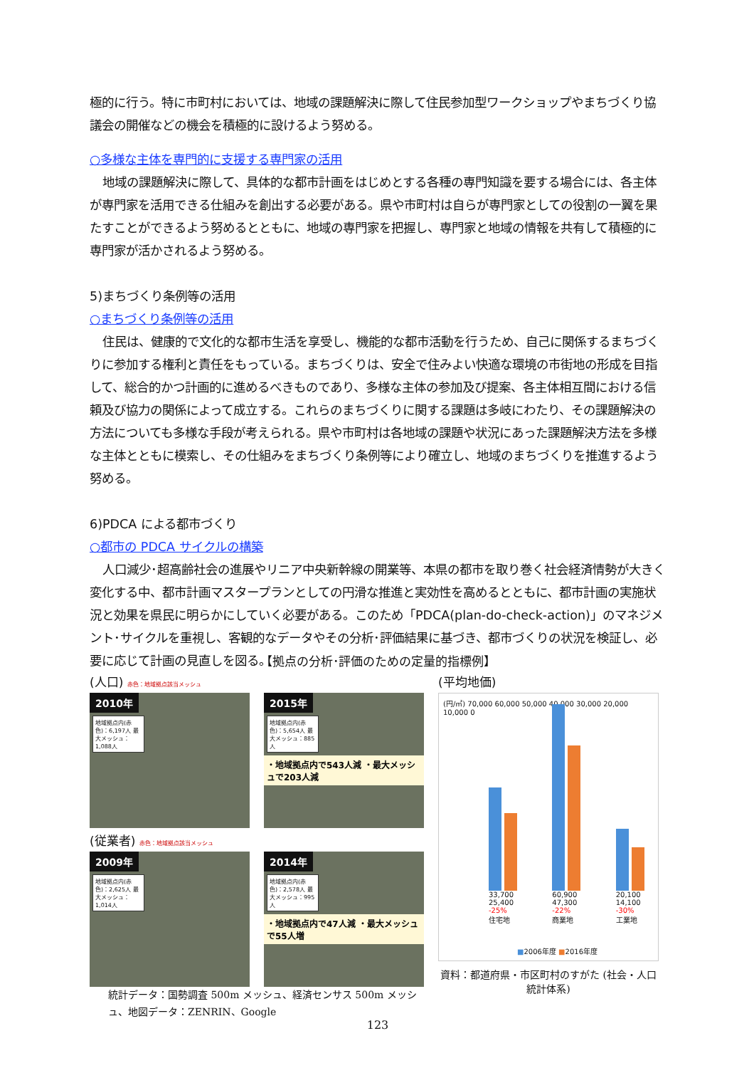極的に行う。特に市町村においては、地域の課題解決に際して住民参加型ワークショップやまちづくり協議会の開催などの機会を積極的に設けるよう努める。
○多様な主体を専門的に支援する専門家の活用
地域の課題解決に際して、具体的な都市計画をはじめとする各種の専門知識を要する場合には、各主体が専門家を活用できる仕組みを創出する必要がある。県や市町村は自らが専門家としての役割の一翼を果たすことができるよう努めるとともに、地域の専門家を把握し、専門家と地域の情報を共有して積極的に専門家が活かされるよう努める。
5)まちづくり条例等の活用
○まちづくり条例等の活用
住民は、健康的で文化的な都市生活を享受し、機能的な都市活動を行うため、自己に関係するまちづくりに参加する権利と責任をもっている。まちづくりは、安全で住みよい快適な環境の市街地の形成を目指して、総合的かつ計画的に進めるべきものであり、多様な主体の参加及び提案、各主体相互間における信頼及び協力の関係によって成立する。これらのまちづくりに関する課題は多岐にわたり、その課題解決の方法についても多様な手段が考えられる。県や市町村は各地域の課題や状況にあった課題解決方法を多様な主体とともに模索し、その仕組みをまちづくり条例等により確立し、地域のまちづくりを推進するよう努める。
6)PDCA による都市づくり
○都市の PDCA サイクルの構築
人口減少･超高齢社会の進展やリニア中央新幹線の開業等、本県の都市を取り巻く社会経済情勢が大きく変化する中、都市計画マスタープランとしての円滑な推進と実効性を高めるとともに、都市計画の実施状況と効果を県民に明らかにしていく必要がある。このため「PDCA(plan-do-check-action)」のマネジメント･サイクルを重視し、客観的なデータやその分析･評価結果に基づき、都市づくりの状況を検証し、必要に応じて計画の見直しを図る。
【拠点の分析･評価のための定量的指標例】
(人口) 赤色：地域拠点該当メッシュ
2010年
地域拠点内(赤色)：6,197人 最大メッシュ：1,088人
2015年
地域拠点内(赤色)：5,654人 最大メッシュ：885人
・地域拠点内で543人減 ・最大メッシュで203人減
(従業者) 赤色：地域拠点該当メッシュ
2009年
地域拠点内(赤色)：2,625人 最大メッシュ：1,014人
2014年
地域拠点内(赤色)：2,578人 最大メッシュ：995人
・地域拠点内で47人減 ・最大メッシュで55人増
統計データ：国勢調査 500m メッシュ、経済センサス 500m メッシュ、地図データ：ZENRIN、Google
(平均地価)
(円/㎡) 70,000 60,000 50,000 40,000 30,000 20,000 10,000 0
33,700 25,400 -25%
住宅地
60,900 47,300 -22%
商業地
20,100 14,100 -30%
工業地
■2006年度 ■2016年度
資料：都道府県・市区町村のすがた (社会・人口統計体系)
123